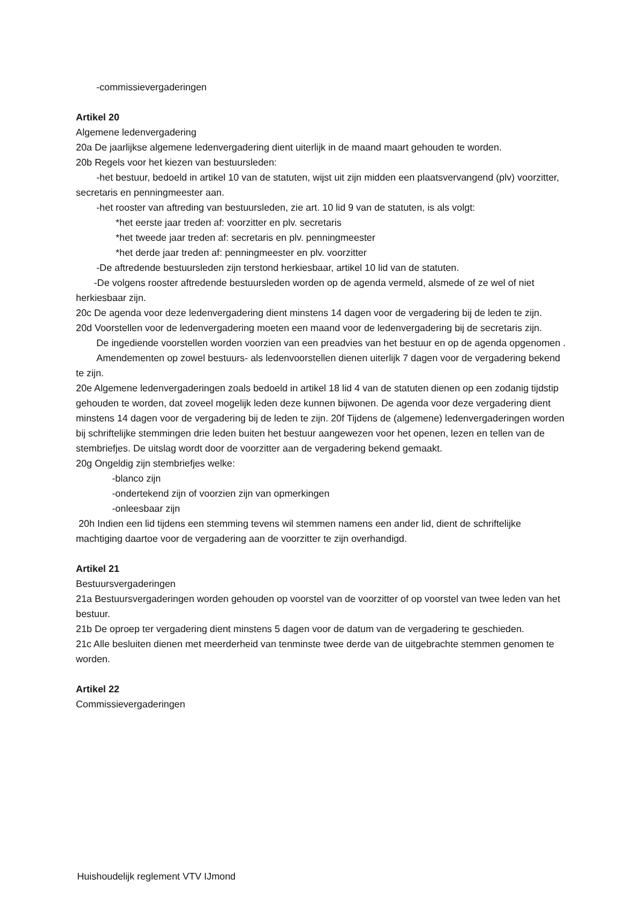-commissievergaderingen
Artikel 20
Algemene ledenvergadering
20a De jaarlijkse algemene ledenvergadering dient uiterlijk in de maand maart gehouden te worden.
20b Regels voor het kiezen van bestuursleden:
-het bestuur, bedoeld in artikel 10 van de statuten, wijst uit zijn midden een plaatsvervangend (plv) voorzitter, secretaris en penningmeester aan.
-het rooster van aftreding van bestuursleden, zie art. 10 lid 9 van de statuten, is als volgt:
*het eerste jaar treden af: voorzitter en plv. secretaris
*het tweede jaar treden af: secretaris en plv. penningmeester
*het derde jaar treden af: penningmeester en plv. voorzitter
-De aftredende bestuursleden zijn terstond herkiesbaar, artikel 10 lid van de statuten.
-De volgens rooster aftredende bestuursleden worden op de agenda vermeld, alsmede of ze wel of niet herkiesbaar zijn.
20c De agenda voor deze ledenvergadering dient minstens 14 dagen voor de vergadering bij de leden te zijn.
20d Voorstellen voor de ledenvergadering moeten een maand voor de ledenvergadering bij de secretaris zijn.
De ingediende voorstellen worden voorzien van een preadvies van het bestuur en op de agenda opgenomen .
Amendementen op zowel bestuurs- als ledenvoorstellen dienen uiterlijk 7 dagen voor de vergadering bekend te zijn.
20e Algemene ledenvergaderingen zoals bedoeld in artikel 18 lid 4 van de statuten dienen op een zodanig tijdstip gehouden te worden, dat zoveel mogelijk leden deze kunnen bijwonen. De agenda voor deze vergadering dient minstens 14 dagen voor de vergadering bij de leden te zijn. 20f Tijdens de (algemene) ledenvergaderingen worden bij schriftelijke stemmingen drie leden buiten het bestuur aangewezen voor het openen, lezen en tellen van de stembriefjes. De uitslag wordt door de voorzitter aan de vergadering bekend gemaakt.
20g Ongeldig zijn stembriefjes welke:
-blanco zijn
-ondertekend zijn of voorzien zijn van opmerkingen
-onleesbaar zijn
20h Indien een lid tijdens een stemming tevens wil stemmen namens een ander lid, dient de schriftelijke machtiging daartoe voor de vergadering aan de voorzitter te zijn overhandigd.
Artikel 21
Bestuursvergaderingen
21a Bestuursvergaderingen worden gehouden op voorstel van de voorzitter of op voorstel van twee leden van het bestuur.
21b De oproep ter vergadering dient minstens 5 dagen voor de datum van de vergadering te geschieden.
21c Alle besluiten dienen met meerderheid van tenminste twee derde van de uitgebrachte stemmen genomen te worden.
Artikel 22
Commissievergaderingen
Huishoudelijk reglement VTV IJmond